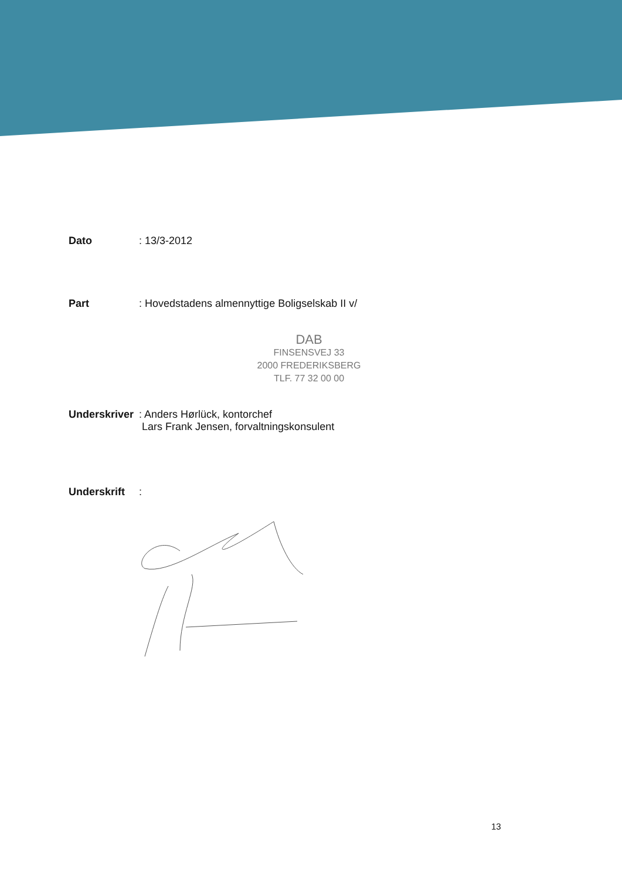Dato : 13/3-2012
Part : Hovedstadens almennyttige Boligselskab II v/
DAB
FINSENSVEJ 33
2000 FREDERIKSBERG
TLF. 77 32 00 00
Underskriver
: Anders Hørlück, kontorchef
Lars Frank Jensen, forvaltningskonsulent
Underskrift :
13